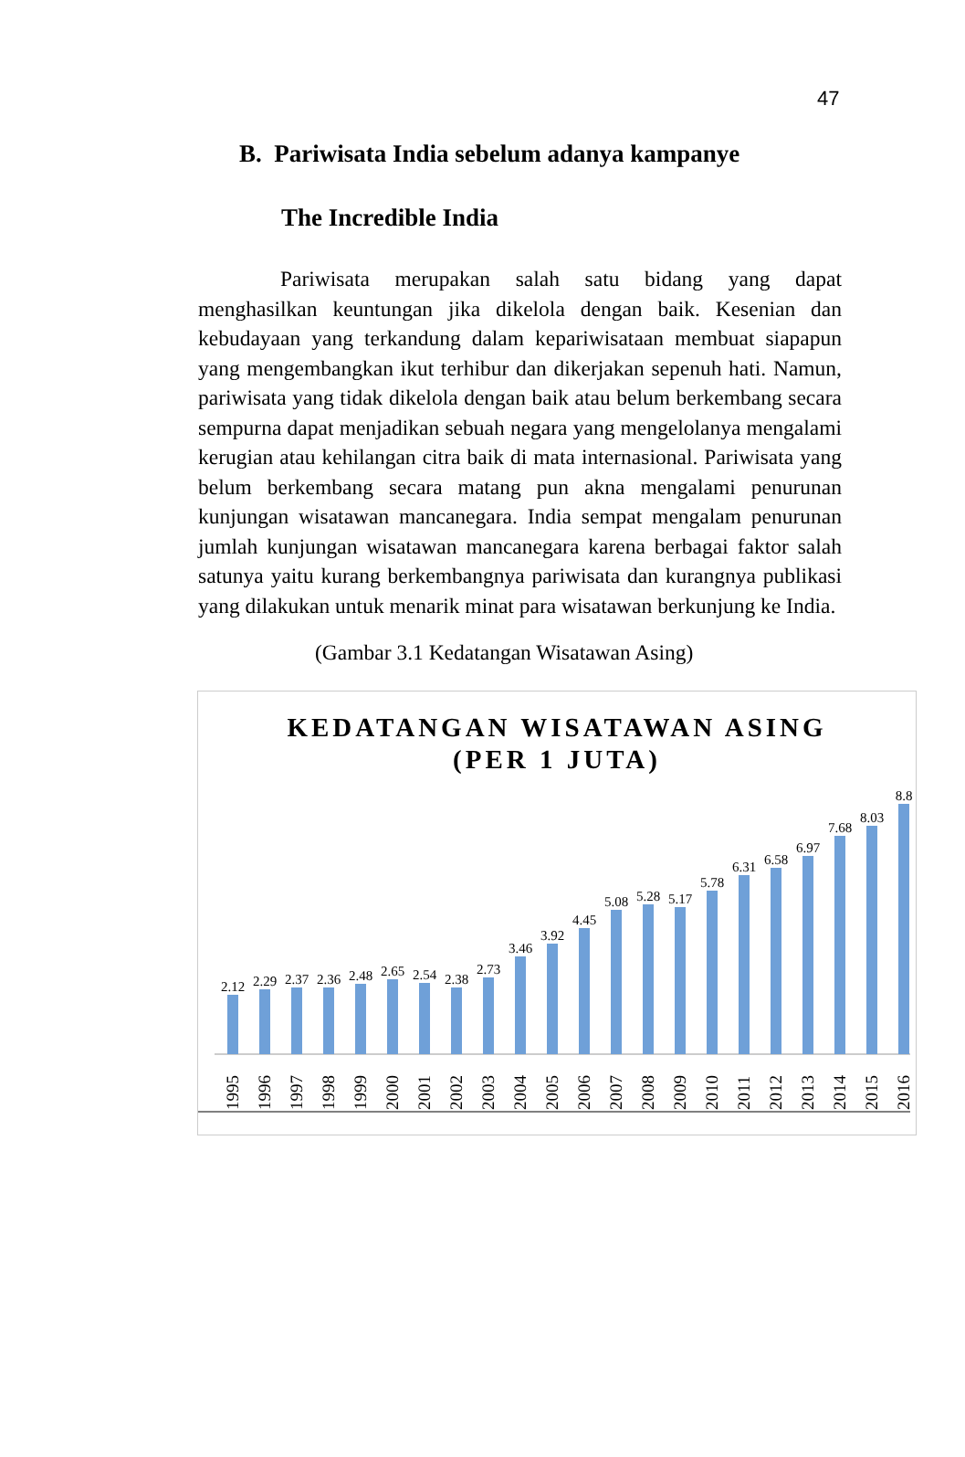47
B. Pariwisata India sebelum adanya kampanye
The Incredible India
Pariwisata merupakan salah satu bidang yang dapat menghasilkan keuntungan jika dikelola dengan baik. Kesenian dan kebudayaan yang terkandung dalam kepariwisataan membuat siapapun yang mengembangkan ikut terhibur dan dikerjakan sepenuh hati. Namun, pariwisata yang tidak dikelola dengan baik atau belum berkembang secara sempurna dapat menjadikan sebuah negara yang mengelolanya mengalami kerugian atau kehilangan citra baik di mata internasional. Pariwisata yang belum berkembang secara matang pun akna mengalami penurunan kunjungan wisatawan mancanegara. India sempat mengalam penurunan jumlah kunjungan wisatawan mancanegara karena berbagai faktor salah satunya yaitu kurang berkembangnya pariwisata dan kurangnya publikasi yang dilakukan untuk menarik minat para wisatawan berkunjung ke India.
(Gambar 3.1 Kedatangan Wisatawan Asing)
KEDATANGAN WISATAWAN ASING
(PER 1 JUTA)
2.12
2.29
2.37
2.36
2.48
2.65
2.54
2.38
2.73
3.46
3.92
4.45
5.08
5.28
5.17
5.78
6.31
6.58
6.97
7.68
8.03
8.8
1995
1996
1997
1998
1999
2000
2001
2002
2003
2004
2005
2006
2007
2008
2009
2010
2011
2012
2013
2014
2015
2016